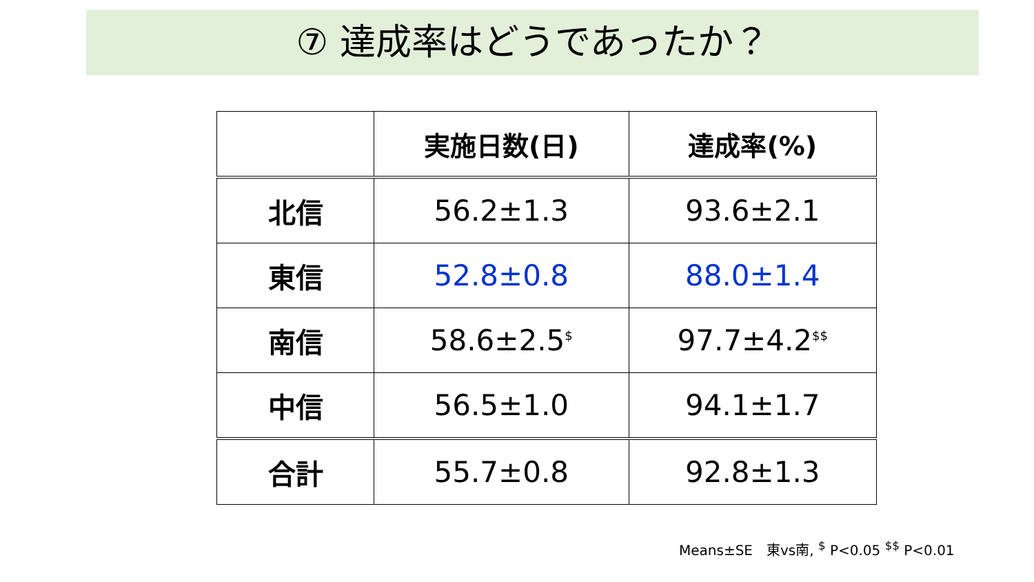⑦ 達成率はどうであったか？
| | 実施日数(日) | 達成率(%) |
| --- | --- | --- |
| 北信 | 56.2±1.3 | 93.6±2.1 |
| 東信 | 52.8±0.8 | 88.0±1.4 |
| 南信 | 58.6±2.5<sup>$</sup> | 97.7±4.2<sup>$$</sup> |
| 中信 | 56.5±1.0 | 94.1±1.7 |
| 合計 | 55.7±0.8 | 92.8±1.3 |
Means±SE　東vs南, <sup>$</sup> P<0.05 <sup>$$</sup> P<0.01